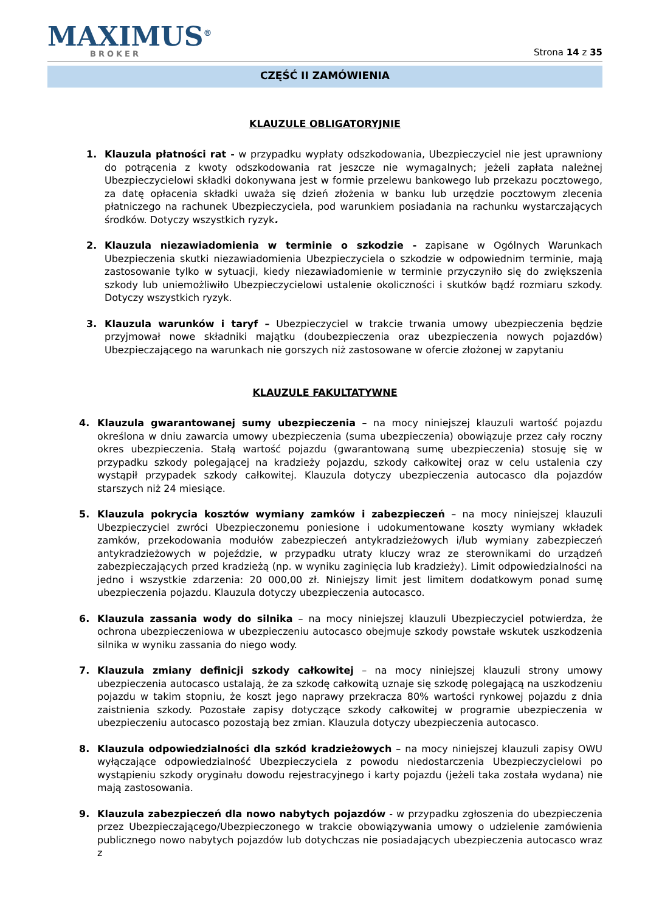MAXIMUS<sup>®</sup>
BROKER
Strona 14 z 35
CZĘŚĆ II ZAMÓWIENIA
KLAUZULE OBLIGATORYJNIE
1. Klauzula płatności rat - w przypadku wypłaty odszkodowania, Ubezpieczyciel nie jest uprawniony do potrącenia z kwoty odszkodowania rat jeszcze nie wymagalnych; jeżeli zapłata należnej Ubezpieczycielowi składki dokonywana jest w formie przelewu bankowego lub przekazu pocztowego, za datę opłacenia składki uważa się dzień złożenia w banku lub urzędzie pocztowym zlecenia płatniczego na rachunek Ubezpieczyciela, pod warunkiem posiadania na rachunku wystarczających środków. Dotyczy wszystkich ryzyk.
2. Klauzula niezawiadomienia w terminie o szkodzie - zapisane w Ogólnych Warunkach Ubezpieczenia skutki niezawiadomienia Ubezpieczyciela o szkodzie w odpowiednim terminie, mają zastosowanie tylko w sytuacji, kiedy niezawiadomienie w terminie przyczyniło się do zwiększenia szkody lub uniemożliwiło Ubezpieczycielowi ustalenie okoliczności i skutków bądź rozmiaru szkody. Dotyczy wszystkich ryzyk.
3. Klauzula warunków i taryf – Ubezpieczyciel w trakcie trwania umowy ubezpieczenia będzie przyjmował nowe składniki majątku (doubezpieczenia oraz ubezpieczenia nowych pojazdów) Ubezpieczającego na warunkach nie gorszych niż zastosowane w ofercie złożonej w zapytaniu
KLAUZULE FAKULTATYWNE
4. Klauzula gwarantowanej sumy ubezpieczenia – na mocy niniejszej klauzuli wartość pojazdu określona w dniu zawarcia umowy ubezpieczenia (suma ubezpieczenia) obowiązuje przez cały roczny okres ubezpieczenia. Stałą wartość pojazdu (gwarantowaną sumę ubezpieczenia) stosuję się w przypadku szkody polegającej na kradzieży pojazdu, szkody całkowitej oraz w celu ustalenia czy wystąpił przypadek szkody całkowitej. Klauzula dotyczy ubezpieczenia autocasco dla pojazdów starszych niż 24 miesiące.
5. Klauzula pokrycia kosztów wymiany zamków i zabezpieczeń – na mocy niniejszej klauzuli Ubezpieczyciel zwróci Ubezpieczonemu poniesione i udokumentowane koszty wymiany wkładek zamków, przekodowania modułów zabezpieczeń antykradzieżowych i/lub wymiany zabezpieczeń antykradzieżowych w pojeździe, w przypadku utraty kluczy wraz ze sterownikami do urządzeń zabezpieczających przed kradzieżą (np. w wyniku zaginięcia lub kradzieży). Limit odpowiedzialności na jedno i wszystkie zdarzenia: 20 000,00 zł. Niniejszy limit jest limitem dodatkowym ponad sumę ubezpieczenia pojazdu. Klauzula dotyczy ubezpieczenia autocasco.
6. Klauzula zassania wody do silnika – na mocy niniejszej klauzuli Ubezpieczyciel potwierdza, że ochrona ubezpieczeniowa w ubezpieczeniu autocasco obejmuje szkody powstałe wskutek uszkodzenia silnika w wyniku zassania do niego wody.
7. Klauzula zmiany definicji szkody całkowitej – na mocy niniejszej klauzuli strony umowy ubezpieczenia autocasco ustalają, że za szkodę całkowitą uznaje się szkodę polegającą na uszkodzeniu pojazdu w takim stopniu, że koszt jego naprawy przekracza 80% wartości rynkowej pojazdu z dnia zaistnienia szkody. Pozostałe zapisy dotyczące szkody całkowitej w programie ubezpieczenia w ubezpieczeniu autocasco pozostają bez zmian. Klauzula dotyczy ubezpieczenia autocasco.
8. Klauzula odpowiedzialności dla szkód kradzieżowych – na mocy niniejszej klauzuli zapisy OWU wyłączające odpowiedzialność Ubezpieczyciela z powodu niedostarczenia Ubezpieczycielowi po wystąpieniu szkody oryginału dowodu rejestracyjnego i karty pojazdu (jeżeli taka została wydana) nie mają zastosowania.
9. Klauzula zabezpieczeń dla nowo nabytych pojazdów - w przypadku zgłoszenia do ubezpieczenia przez Ubezpieczającego/Ubezpieczonego w trakcie obowiązywania umowy o udzielenie zamówienia publicznego nowo nabytych pojazdów lub dotychczas nie posiadających ubezpieczenia autocasco wraz z